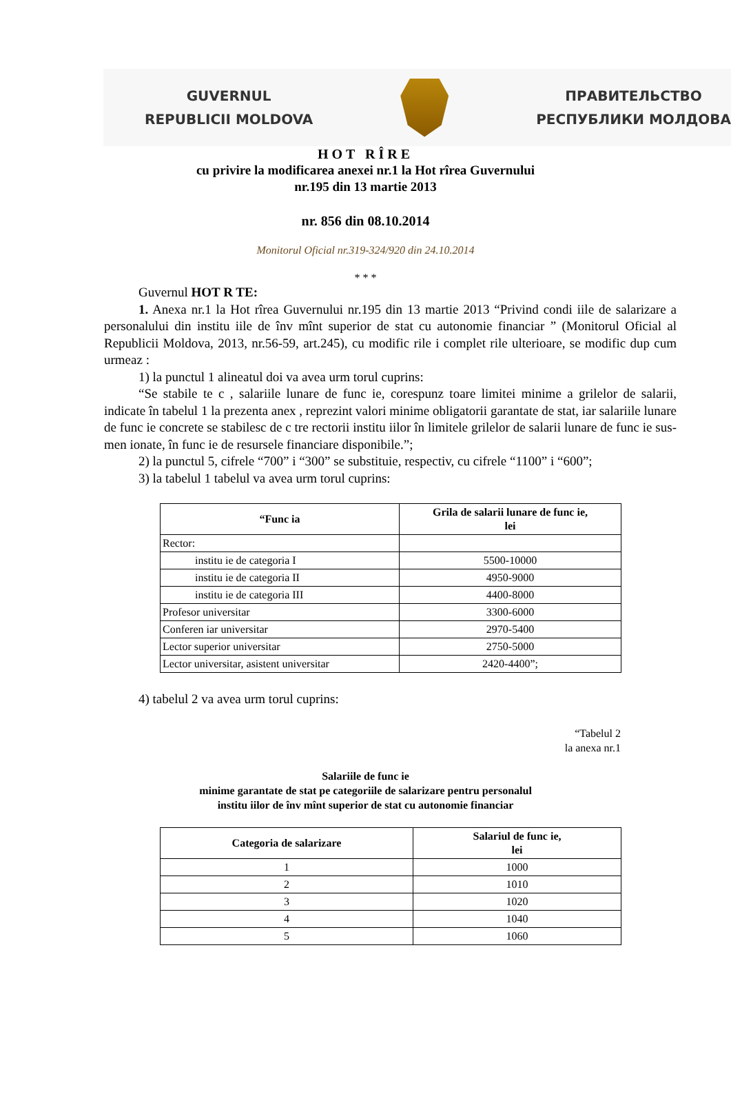GUVERNUL
REPUBLICII MOLDOVA
ПРАВИТЕЛЬСТВО
РЕСПУБЛИКИ МОЛДОВА
HOT RÎRE
cu privire la modificarea anexei nr.1 la Hot rîrea Guvernului
nr.195 din 13 martie 2013
nr. 856 din 08.10.2014
Monitorul Oficial nr.319-324/920 din 24.10.2014
* * *
Guvernul HOT R TE:
1. Anexa nr.1 la Hot rîrea Guvernului nr.195 din 13 martie 2013 “Privind condi iile de salarizare a personalului din institu iile de înv mînt superior de stat cu autonomie financiar ” (Monitorul Oficial al Republicii Moldova, 2013, nr.56-59, art.245), cu modific rile i complet rile ulterioare, se modific dup cum urmeaz :
1) la punctul 1 alineatul doi va avea urm torul cuprins:
“Se stabile te c , salariile lunare de func ie, corespunz toare limitei minime a grilelor de salarii, indicate în tabelul 1 la prezenta anex , reprezint valori minime obligatorii garantate de stat, iar salariile lunare de func ie concrete se stabilesc de c tre rectorii institu iilor în limitele grilelor de salarii lunare de func ie sus-men ionate, în func ie de resursele financiare disponibile.”;
2) la punctul 5, cifrele “700” i “300” se substituie, respectiv, cu cifrele “1100” i “600”;
3) la tabelul 1 tabelul va avea urm torul cuprins:
| “Func ia | Grila de salarii lunare de func ie, lei |
| --- | --- |
| Rector: | |
| institu ie de categoria I | 5500-10000 |
| institu ie de categoria II | 4950-9000 |
| institu ie de categoria III | 4400-8000 |
| Profesor universitar | 3300-6000 |
| Conferen iar universitar | 2970-5400 |
| Lector superior universitar | 2750-5000 |
| Lector universitar, asistent universitar | 2420-4400”; |
4) tabelul 2 va avea urm torul cuprins:
“Tabelul 2
la anexa nr.1
Salariile de func ie
minime garantate de stat pe categoriile de salarizare pentru personalul
institu iilor de înv mînt superior de stat cu autonomie financiar
| Categoria de salarizare | Salariul de func ie, lei |
| --- | --- |
| 1 | 1000 |
| 2 | 1010 |
| 3 | 1020 |
| 4 | 1040 |
| 5 | 1060 |